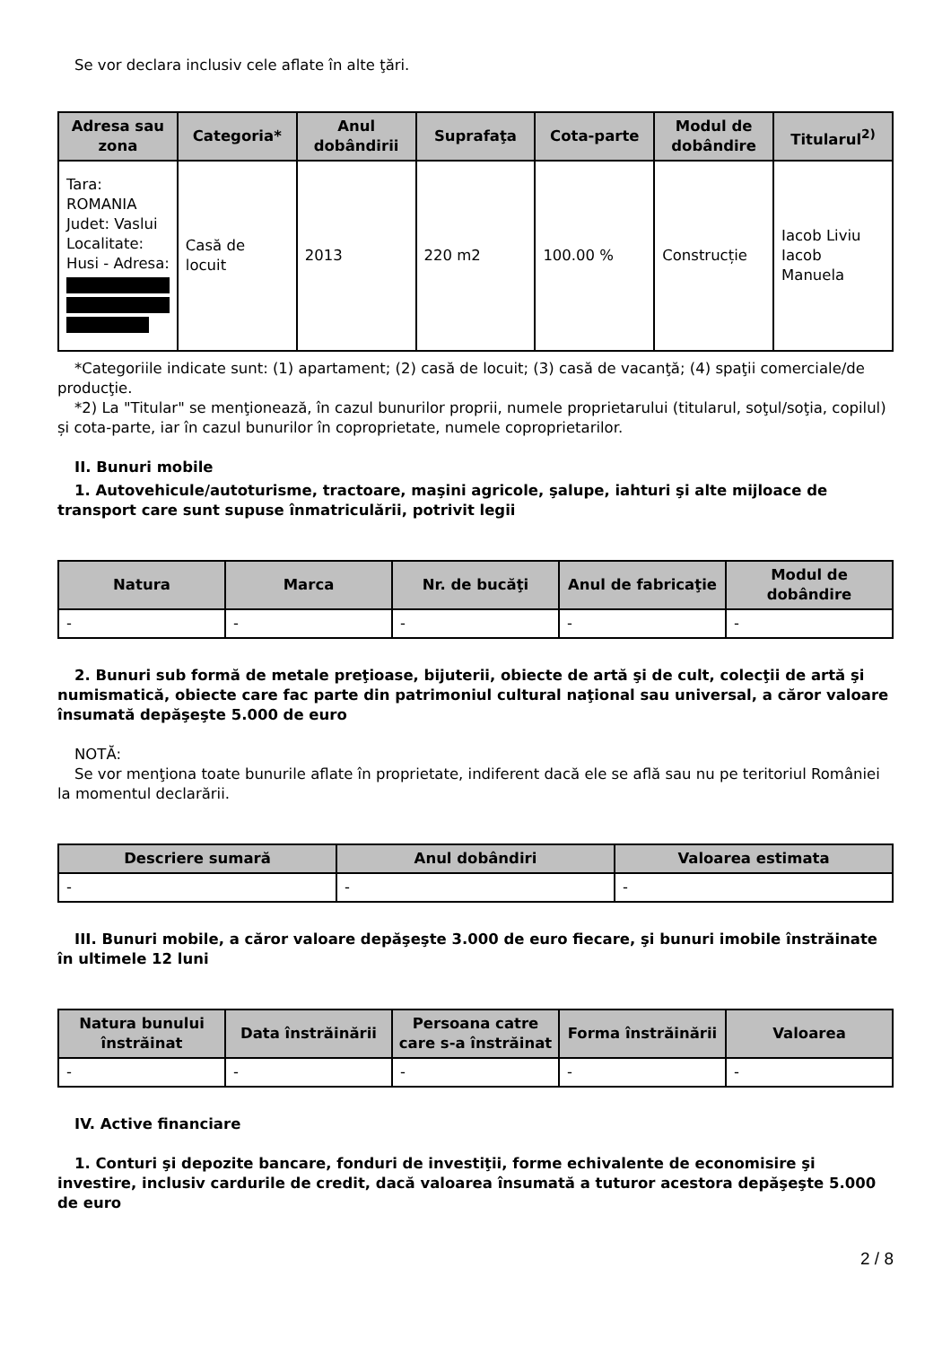Se vor declara inclusiv cele aflate în alte ţări.
| Adresa sau zona | Categoria* | Anul dobândirii | Suprafaţa | Cota-parte | Modul de dobândire | Titularul<sup>2)</sup> |
| --- | --- | --- | --- | --- | --- | --- |
| Tara: ROMANIA Judet: Vaslui Localitate: Husi - Adresa: | Casă de locuit | 2013 | 220 m2 | 100.00 % | Construcție | Iacob Liviu Iacob Manuela |
*Categoriile indicate sunt: (1) apartament; (2) casă de locuit; (3) casă de vacanţă; (4) spaţii comerciale/de producţie.
*2) La "Titular" se menţionează, în cazul bunurilor proprii, numele proprietarului (titularul, soţul/soţia, copilul) și cota-parte, iar în cazul bunurilor în coproprietate, numele coproprietarilor.
II. Bunuri mobile
1. Autovehicule/autoturisme, tractoare, maşini agricole, şalupe, iahturi şi alte mijloace de transport care sunt supuse înmatriculării, potrivit legii
| Natura | Marca | Nr. de bucăţi | Anul de fabricaţie | Modul de dobândire |
| --- | --- | --- | --- | --- |
| - | - | - | - | - |
2. Bunuri sub formă de metale preţioase, bijuterii, obiecte de artă şi de cult, colecţii de artă şi numismatică, obiecte care fac parte din patrimoniul cultural naţional sau universal, a căror valoare însumată depăşeşte 5.000 de euro
NOTĂ:
Se vor menţiona toate bunurile aflate în proprietate, indiferent dacă ele se află sau nu pe teritoriul României la momentul declarării.
| Descriere sumară | Anul dobândiri | Valoarea estimata |
| --- | --- | --- |
| - | - | - |
III. Bunuri mobile, a căror valoare depăşeşte 3.000 de euro fiecare, şi bunuri imobile înstrăinate în ultimele 12 luni
| Natura bunului înstrăinat | Data înstrăinării | Persoana catre care s-a înstrăinat | Forma înstrăinării | Valoarea |
| --- | --- | --- | --- | --- |
| - | - | - | - | - |
IV. Active financiare
1. Conturi şi depozite bancare, fonduri de investiţii, forme echivalente de economisire şi investire, inclusiv cardurile de credit, dacă valoarea însumată a tuturor acestora depăşeşte 5.000 de euro
2 / 8